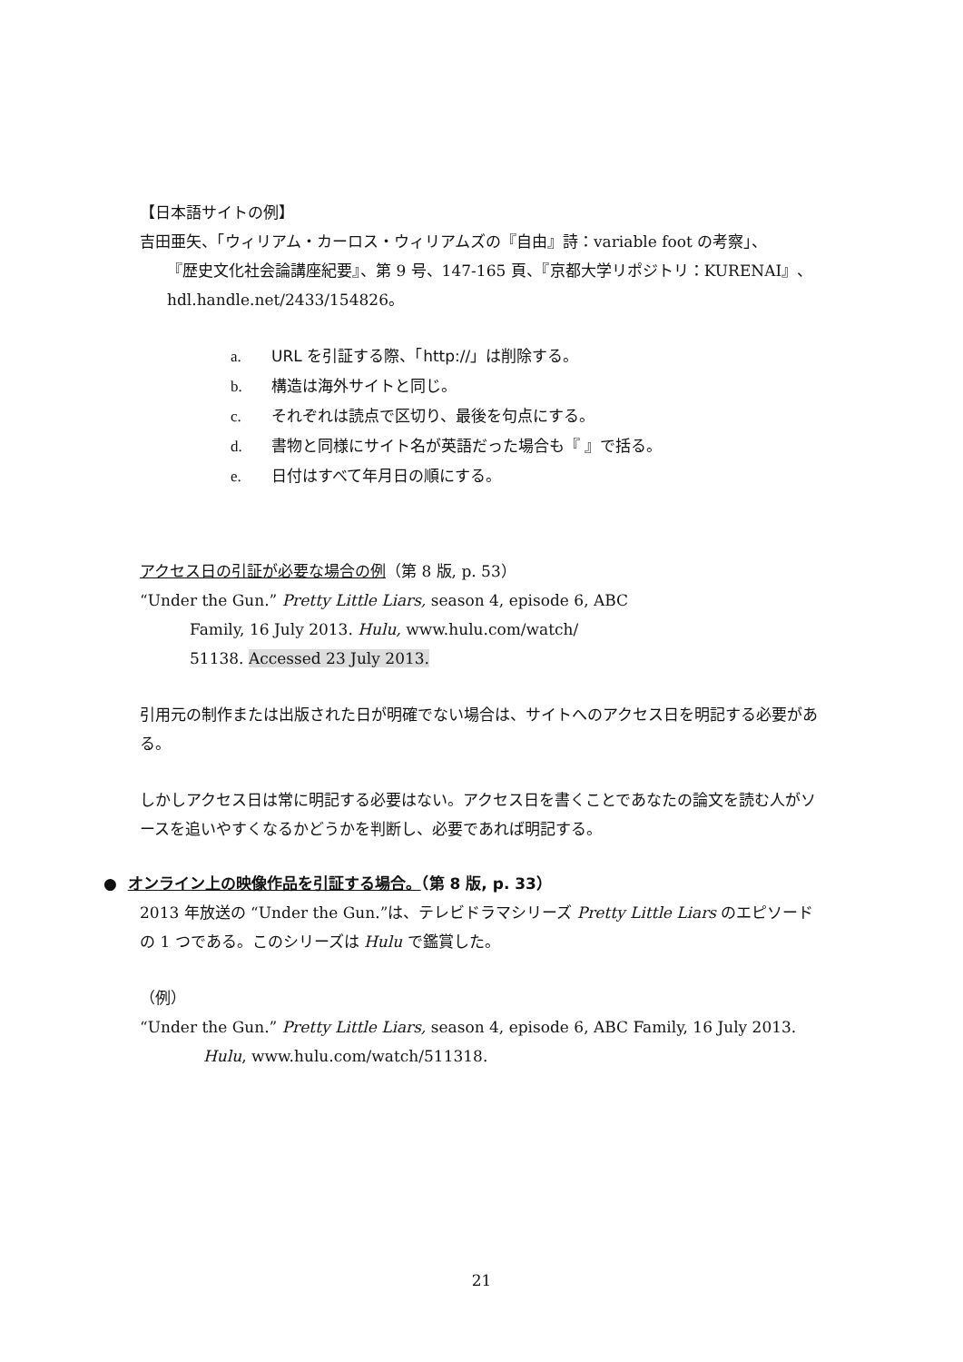【日本語サイトの例】
吉田亜矢、「ウィリアム・カーロス・ウィリアムズの『自由』詩：variable foot の考察」、
『歴史文化社会論講座紀要』、第 9 号、147-165 頁、『京都大学リポジトリ：KURENAI』、
hdl.handle.net/2433/154826。
a. URL を引証する際、「http://」は削除する。
b. 構造は海外サイトと同じ。
c. それぞれは読点で区切り、最後を句点にする。
d. 書物と同様にサイト名が英語だった場合も『 』で括る。
e. 日付はすべて年月日の順にする。
アクセス日の引証が必要な場合の例（第 8 版, p. 53）
“Under the Gun.” Pretty Little Liars, season 4, episode 6, ABC
Family, 16 July 2013. Hulu, www.hulu.com/watch/
51138. Accessed 23 July 2013.
引用元の制作または出版された日が明確でない場合は、サイトへのアクセス日を明記する必要がある。
しかしアクセス日は常に明記する必要はない。アクセス日を書くことであなたの論文を読む人がソースを追いやすくなるかどうかを判断し、必要であれば明記する。
● オンライン上の映像作品を引証する場合。（第 8 版, p. 33）
2013 年放送の “Under the Gun.”は、テレビドラマシリーズ Pretty Little Liars のエピソードの 1 つである。このシリーズは Hulu で鑑賞した。
（例）
“Under the Gun.” Pretty Little Liars, season 4, episode 6, ABC Family, 16 July 2013.
Hulu, www.hulu.com/watch/511318.
21